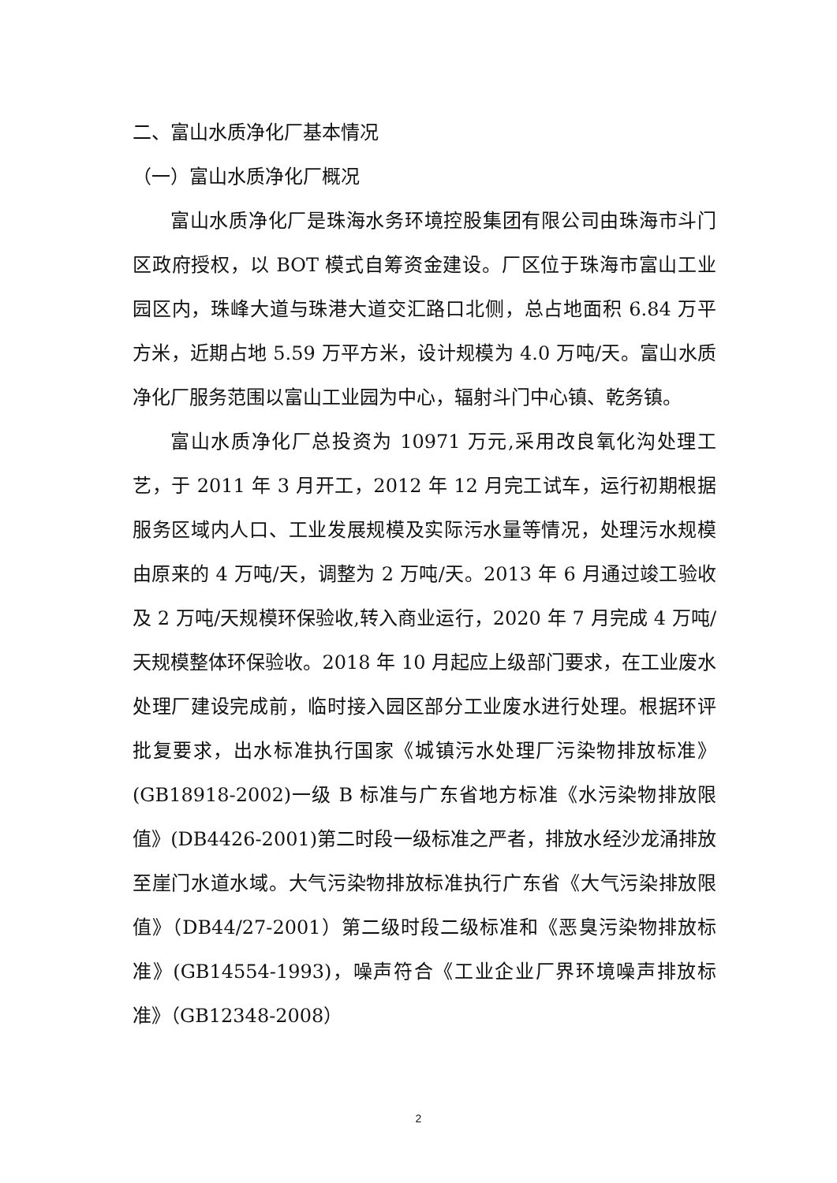二、富山水质净化厂基本情况
（一）富山水质净化厂概况
富山水质净化厂是珠海水务环境控股集团有限公司由珠海市斗门区政府授权，以 BOT 模式自筹资金建设。厂区位于珠海市富山工业园区内，珠峰大道与珠港大道交汇路口北侧，总占地面积 6.84 万平方米，近期占地 5.59 万平方米，设计规模为 4.0 万吨/天。富山水质净化厂服务范围以富山工业园为中心，辐射斗门中心镇、乾务镇。
富山水质净化厂总投资为 10971 万元,采用改良氧化沟处理工艺，于 2011 年 3 月开工，2012 年 12 月完工试车，运行初期根据服务区域内人口、工业发展规模及实际污水量等情况，处理污水规模由原来的 4 万吨/天，调整为 2 万吨/天。2013 年 6 月通过竣工验收及 2 万吨/天规模环保验收,转入商业运行，2020 年 7 月完成 4 万吨/天规模整体环保验收。2018 年 10 月起应上级部门要求，在工业废水处理厂建设完成前，临时接入园区部分工业废水进行处理。根据环评批复要求，出水标准执行国家《城镇污水处理厂污染物排放标准》(GB18918-2002)一级 B 标准与广东省地方标准《水污染物排放限值》(DB4426-2001)第二时段一级标准之严者，排放水经沙龙涌排放至崖门水道水域。大气污染物排放标准执行广东省《大气污染排放限值》（DB44/27-2001）第二级时段二级标准和《恶臭污染物排放标准》(GB14554-1993)，噪声符合《工业企业厂界环境噪声排放标准》（GB12348-2008）
2